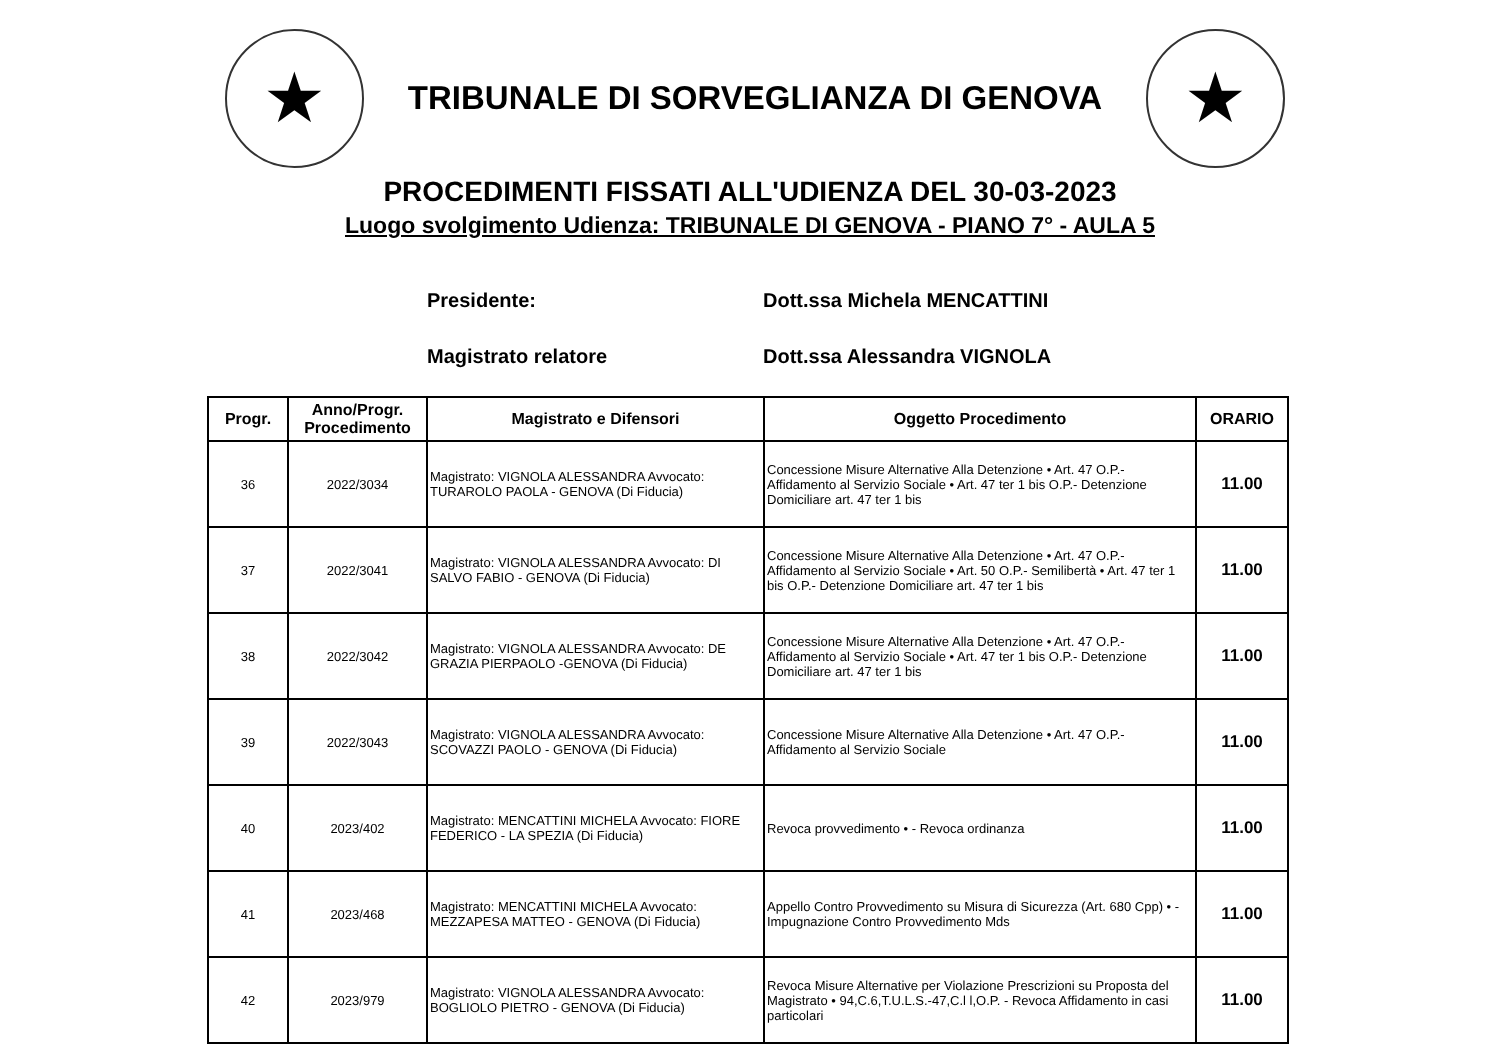★
TRIBUNALE DI SORVEGLIANZA DI GENOVA
★
PROCEDIMENTI FISSATI ALL'UDIENZA DEL 30-03-2023
Luogo svolgimento Udienza: TRIBUNALE DI GENOVA - PIANO 7° - AULA 5
Presidente: Dott.ssa Michela MENCATTINI
Magistrato relatore Dott.ssa Alessandra VIGNOLA
| Progr. | Anno/Progr. Procedimento | Magistrato e Difensori | Oggetto Procedimento | ORARIO |
| --- | --- | --- | --- | --- |
| 36 | 2022/3034 | Magistrato: VIGNOLA ALESSANDRA Avvocato: TURAROLO PAOLA - GENOVA (Di Fiducia) | Concessione Misure Alternative Alla Detenzione • Art. 47 O.P.- Affidamento al Servizio Sociale • Art. 47 ter 1 bis O.P.- Detenzione Domiciliare art. 47 ter 1 bis | 11.00 |
| 37 | 2022/3041 | Magistrato: VIGNOLA ALESSANDRA Avvocato: DI SALVO FABIO - GENOVA (Di Fiducia) | Concessione Misure Alternative Alla Detenzione • Art. 47 O.P.- Affidamento al Servizio Sociale • Art. 50 O.P.- Semilibertà • Art. 47 ter 1 bis O.P.- Detenzione Domiciliare art. 47 ter 1 bis | 11.00 |
| 38 | 2022/3042 | Magistrato: VIGNOLA ALESSANDRA Avvocato: DE GRAZIA PIERPAOLO -GENOVA (Di Fiducia) | Concessione Misure Alternative Alla Detenzione • Art. 47 O.P.- Affidamento al Servizio Sociale • Art. 47 ter 1 bis O.P.- Detenzione Domiciliare art. 47 ter 1 bis | 11.00 |
| 39 | 2022/3043 | Magistrato: VIGNOLA ALESSANDRA Avvocato: SCOVAZZI PAOLO - GENOVA (Di Fiducia) | Concessione Misure Alternative Alla Detenzione • Art. 47 O.P.- Affidamento al Servizio Sociale | 11.00 |
| 40 | 2023/402 | Magistrato: MENCATTINI MICHELA Avvocato: FIORE FEDERICO - LA SPEZIA (Di Fiducia) | Revoca provvedimento • - Revoca ordinanza | 11.00 |
| 41 | 2023/468 | Magistrato: MENCATTINI MICHELA Avvocato: MEZZAPESA MATTEO - GENOVA (Di Fiducia) | Appello Contro Provvedimento su Misura di Sicurezza (Art. 680 Cpp) • - Impugnazione Contro Provvedimento Mds | 11.00 |
| 42 | 2023/979 | Magistrato: VIGNOLA ALESSANDRA Avvocato: BOGLIOLO PIETRO - GENOVA (Di Fiducia) | Revoca Misure Alternative per Violazione Prescrizioni su Proposta del Magistrato • 94,C.6,T.U.L.S.-47,C.l l,O.P. - Revoca Affidamento in casi particolari | 11.00 |